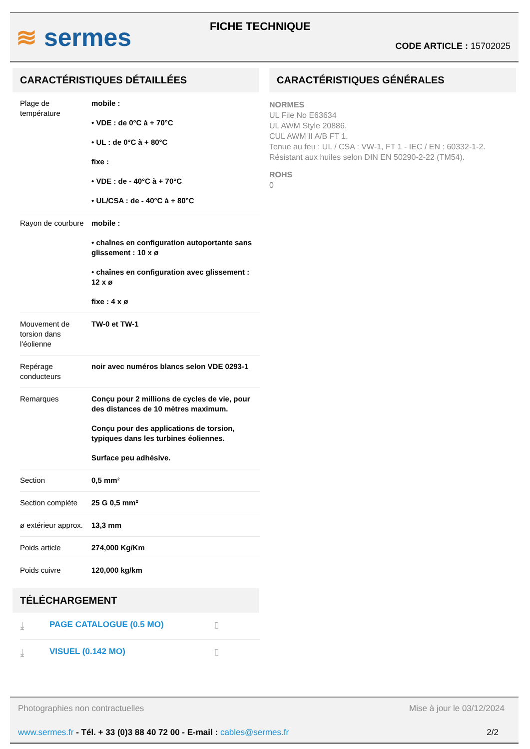≋ sermes FICHE TECHNIQUE
CODE ARTICLE : 15702025
CARACTÉRISTIQUES DÉTAILLÉES
| Plage de température | mobile : • VDE : de 0°C à + 70°C • UL : de 0°C à + 80°C fixe : • VDE : de - 40°C à + 70°C • UL/CSA : de - 40°C à + 80°C |
| Rayon de courbure | mobile : • chaînes en configuration autoportante sans glissement : 10 x ø • chaînes en configuration avec glissement : 12 x ø fixe : 4 x ø |
| Mouvement de torsion dans l'éolienne | TW-0 et TW-1 |
| Repérage conducteurs | noir avec numéros blancs selon VDE 0293-1 |
| Remarques | Conçu pour 2 millions de cycles de vie, pour des distances de 10 mètres maximum. Conçu pour des applications de torsion, typiques dans les turbines éoliennes. Surface peu adhésive. |
| Section | 0,5 mm² |
| Section complète | 25 G 0,5 mm² |
| ø extérieur approx. | 13,3 mm |
| Poids article | 274,000 Kg/Km |
| Poids cuivre | 120,000 kg/km |
TÉLÉCHARGEMENT
⤓ PAGE CATALOGUE (0.5 MO) ▯
⤓ VISUEL (0.142 MO) ▯
CARACTÉRISTIQUES GÉNÉRALES
NORMES
UL File No E63634
UL AWM Style 20886.
CUL AWM II A/B FT 1.
Tenue au feu : UL / CSA : VW-1, FT 1 - IEC / EN : 60332-1-2.
Résistant aux huiles selon DIN EN 50290-2-22 (TM54).
ROHS
0
Photographies non contractuelles Mise à jour le 03/12/2024
www.sermes.fr - Tél. + 33 (0)3 88 40 72 00 - E-mail : cables@sermes.fr 2/2